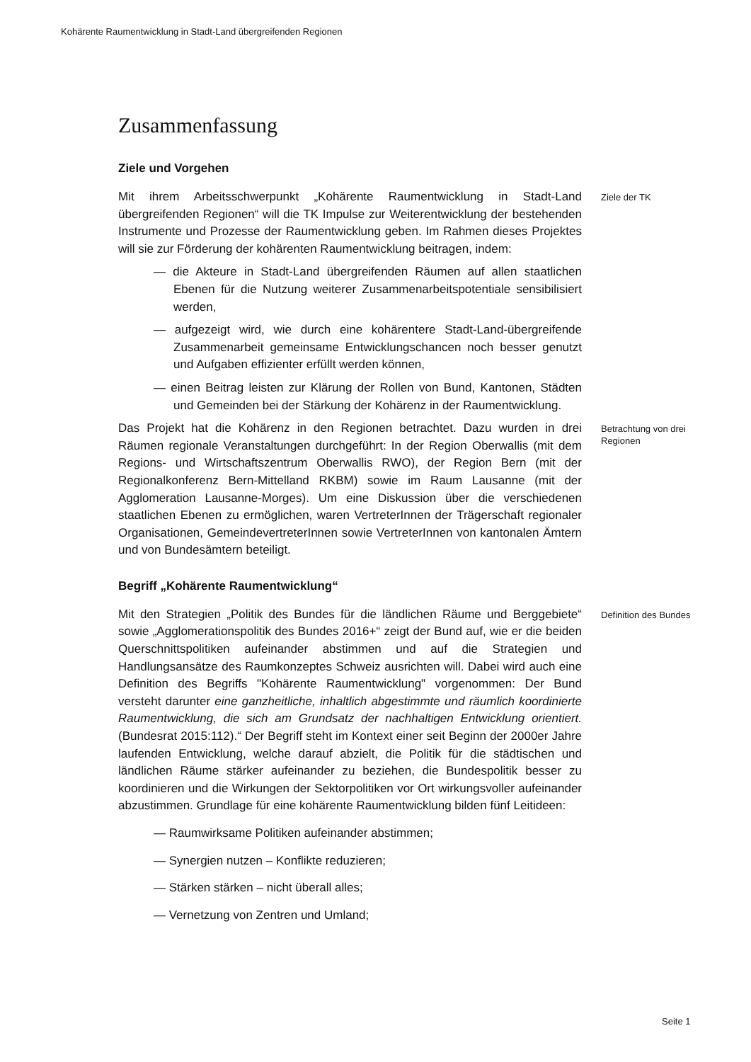Kohärente Raumentwicklung in Stadt-Land übergreifenden Regionen
Zusammenfassung
Ziele und Vorgehen
Mit ihrem Arbeitsschwerpunkt „Kohärente Raumentwicklung in Stadt-Land übergreifenden Regionen“ will die TK Impulse zur Weiterentwicklung der bestehenden Instrumente und Prozesse der Raumentwicklung geben. Im Rahmen dieses Projektes will sie zur Förderung der kohärenten Raumentwicklung beitragen, indem:
— die Akteure in Stadt-Land übergreifenden Räumen auf allen staatlichen Ebenen für die Nutzung weiterer Zusammenarbeitspotentiale sensibilisiert werden,
— aufgezeigt wird, wie durch eine kohärentere Stadt-Land-übergreifende Zusammenarbeit gemeinsame Entwicklungschancen noch besser genutzt und Aufgaben effizienter erfüllt werden können,
— einen Beitrag leisten zur Klärung der Rollen von Bund, Kantonen, Städten und Gemeinden bei der Stärkung der Kohärenz in der Raumentwicklung.
Ziele der TK
Das Projekt hat die Kohärenz in den Regionen betrachtet. Dazu wurden in drei Räumen regionale Veranstaltungen durchgeführt: In der Region Oberwallis (mit dem Regions- und Wirtschaftszentrum Oberwallis RWO), der Region Bern (mit der Regionalkonferenz Bern-Mittelland RKBM) sowie im Raum Lausanne (mit der Agglomeration Lausanne-Morges). Um eine Diskussion über die verschiedenen staatlichen Ebenen zu ermöglichen, waren VertreterInnen der Trägerschaft regionaler Organisationen, GemeindevertreterInnen sowie VertreterInnen von kantonalen Ämtern und von Bundesämtern beteiligt.
Betrachtung von drei Regionen
Begriff „Kohärente Raumentwicklung“
Mit den Strategien „Politik des Bundes für die ländlichen Räume und Berggebiete“ sowie „Agglomerationspolitik des Bundes 2016+“ zeigt der Bund auf, wie er die beiden Querschnittspolitiken aufeinander abstimmen und auf die Strategien und Handlungsansätze des Raumkonzeptes Schweiz ausrichten will. Dabei wird auch eine Definition des Begriffs "Kohärente Raumentwicklung" vorgenommen: Der Bund versteht darunter eine ganzheitliche, inhaltlich abgestimmte und räumlich koordinierte Raumentwicklung, die sich am Grundsatz der nachhaltigen Entwicklung orientiert. (Bundesrat 2015:112).“ Der Begriff steht im Kontext einer seit Beginn der 2000er Jahre laufenden Entwicklung, welche darauf abzielt, die Politik für die städtischen und ländlichen Räume stärker aufeinander zu beziehen, die Bundespolitik besser zu koordinieren und die Wirkungen der Sektorpolitiken vor Ort wirkungsvoller aufeinander abzustimmen. Grundlage für eine kohärente Raumentwicklung bilden fünf Leitideen:
— Raumwirksame Politiken aufeinander abstimmen;
— Synergien nutzen – Konflikte reduzieren;
— Stärken stärken – nicht überall alles;
— Vernetzung von Zentren und Umland;
Definition des Bundes
Seite 1